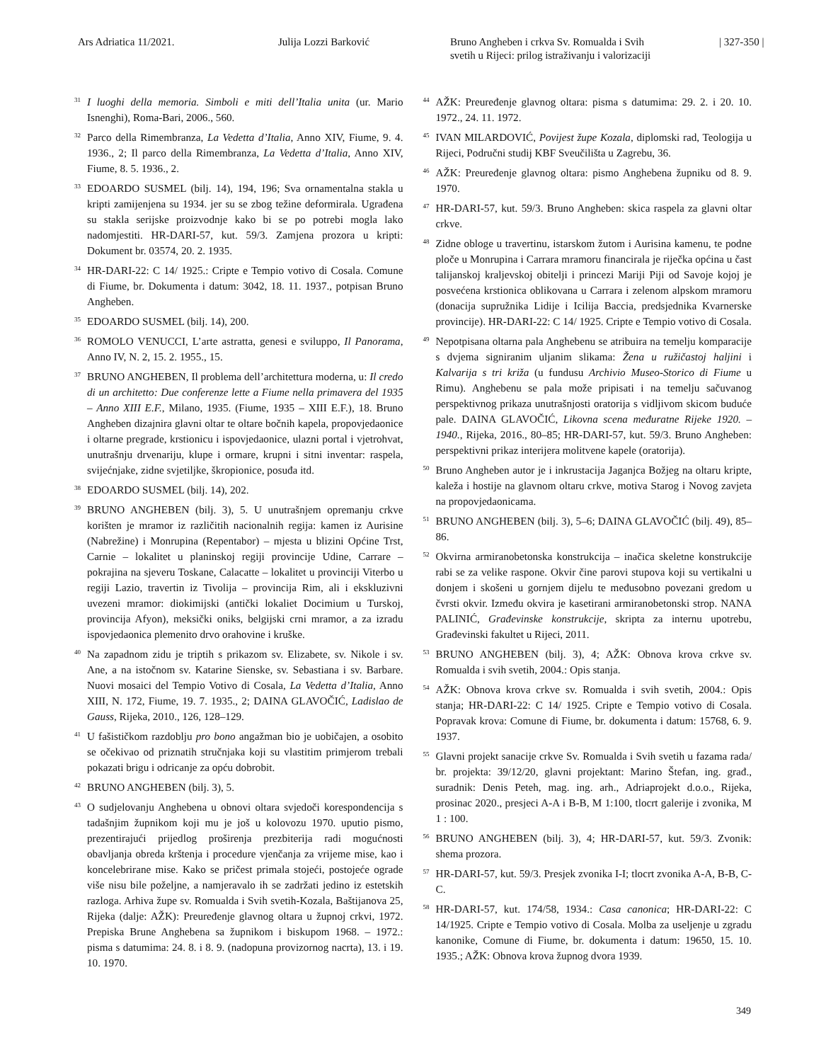Ars Adriatica 11/2021. Julija Lozzi Barković Bruno Angheben i crkva Sv. Romualda i Svih
svetih u Rijeci: prilog istraživanju i valorizaciji
| 327-350 |
31 I luoghi della memoria. Simboli e miti dell’Italia unita (ur. Mario Isnenghi), Roma-Bari, 2006., 560.
32 Parco della Rimembranza, La Vedetta d’Italia, Anno XIV, Fiume, 9. 4. 1936., 2; Il parco della Rimembranza, La Vedetta d’Italia, Anno XIV, Fiume, 8. 5. 1936., 2.
33 EDOARDO SUSMEL (bilj. 14), 194, 196; Sva ornamentalna stakla u kripti zamijenjena su 1934. jer su se zbog težine deformirala. Ugrađena su stakla serijske proizvodnje kako bi se po potrebi mogla lako nadomjestiti. HR-DARI-57, kut. 59/3. Zamjena prozora u kripti: Dokument br. 03574, 20. 2. 1935.
34 HR-DARI-22: C 14/ 1925.: Cripte e Tempio votivo di Cosala. Comune di Fiume, br. Dokumenta i datum: 3042, 18. 11. 1937., potpisan Bruno Angheben.
35 EDOARDO SUSMEL (bilj. 14), 200.
36 ROMOLO VENUCCI, L’arte astratta, genesi e sviluppo, Il Panorama, Anno IV, N. 2, 15. 2. 1955., 15.
37 BRUNO ANGHEBEN, Il problema dell’architettura moderna, u: Il credo di un architetto: Due conferenze lette a Fiume nella primavera del 1935 – Anno XIII E.F., Milano, 1935. (Fiume, 1935 – XIII E.F.), 18. Bruno Angheben dizajnira glavni oltar te oltare bočnih kapela, propovjedaonice i oltarne pregrade, krstionicu i ispovjedaonice, ulazni portal i vjetrohvat, unutrašnju drvenariju, klupe i ormare, krupni i sitni inventar: raspela, svijećnjake, zidne svjetiljke, škropionice, posuđa itd.
38 EDOARDO SUSMEL (bilj. 14), 202.
39 BRUNO ANGHEBEN (bilj. 3), 5. U unutrašnjem opremanju crkve korišten je mramor iz različitih nacionalnih regija: kamen iz Aurisine (Nabrežine) i Monrupina (Repentabor) – mjesta u blizini Općine Trst, Carnie – lokalitet u planinskoj regiji provincije Udine, Carrare – pokrajina na sjeveru Toskane, Calacatte – lokalitet u provinciji Viterbo u regiji Lazio, travertin iz Tivolija – provincija Rim, ali i ekskluzivni uvezeni mramor: diokimijski (antički lokaliet Docimium u Turskoj, provincija Afyon), meksički oniks, belgijski crni mramor, a za izradu ispovjedaonica plemenito drvo orahovine i kruške.
40 Na zapadnom zidu je triptih s prikazom sv. Elizabete, sv. Nikole i sv. Ane, a na istočnom sv. Katarine Sienske, sv. Sebastiana i sv. Barbare. Nuovi mosaici del Tempio Votivo di Cosala, La Vedetta d’Italia, Anno XIII, N. 172, Fiume, 19. 7. 1935., 2; DAINA GLAVOČIĆ, Ladislao de Gauss, Rijeka, 2010., 126, 128–129.
41 U fašističkom razdoblju pro bono angažman bio je uobičajen, a osobito se očekivao od priznatih stručnjaka koji su vlastitim primjerom trebali pokazati brigu i odricanje za opću dobrobit.
42 BRUNO ANGHEBEN (bilj. 3), 5.
43 O sudjelovanju Anghebena u obnovi oltara svjedoči korespondencija s tadašnjim župnikom koji mu je još u kolovozu 1970. uputio pismo, prezentirajući prijedlog proširenja prezbiterija radi mogućnosti obavljanja obreda krštenja i procedure vjenčanja za vrijeme mise, kao i koncelebrirane mise. Kako se pričest primala stojeći, postojeće ograde više nisu bile poželjne, a namjeravalo ih se zadržati jedino iz estetskih razloga. Arhiva župe sv. Romualda i Svih svetih-Kozala, Baštijanova 25, Rijeka (dalje: AŽK): Preuređenje glavnog oltara u župnoj crkvi, 1972. Prepiska Brune Anghebena sa župnikom i biskupom 1968. – 1972.: pisma s datumima: 24. 8. i 8. 9. (nadopuna provizornog nacrta), 13. i 19. 10. 1970.
44 AŽK: Preuređenje glavnog oltara: pisma s datumima: 29. 2. i 20. 10. 1972., 24. 11. 1972.
45 IVAN MILARDOVIĆ, Povijest župe Kozala, diplomski rad, Teologija u Rijeci, Područni studij KBF Sveučilišta u Zagrebu, 36.
46 AŽK: Preuređenje glavnog oltara: pismo Anghebena župniku od 8. 9. 1970.
47 HR-DARI-57, kut. 59/3. Bruno Angheben: skica raspela za glavni oltar crkve.
48 Zidne obloge u travertinu, istarskom žutom i Aurisina kamenu, te podne ploče u Monrupina i Carrara mramoru financirala je riječka općina u čast talijanskoj kraljevskoj obitelji i princezi Mariji Piji od Savoje kojoj je posvećena krstionica oblikovana u Carrara i zelenom alpskom mramoru (donacija supružnika Lidije i Icilija Baccia, predsjednika Kvarnerske provincije). HR-DARI-22: C 14/ 1925. Cripte e Tempio votivo di Cosala.
49 Nepotpisana oltarna pala Anghebenu se atribuira na temelju komparacije s dvjema signiranim uljanim slikama: Žena u ružičastoj haljini i Kalvarija s tri križa (u fundusu Archivio Museo-Storico di Fiume u Rimu). Anghebenu se pala može pripisati i na temelju sačuvanog perspektivnog prikaza unutrašnjosti oratorija s vidljivom skicom buduće pale. DAINA GLAVOČIĆ, Likovna scena međuratne Rijeke 1920. – 1940., Rijeka, 2016., 80–85; HR-DARI-57, kut. 59/3. Bruno Angheben: perspektivni prikaz interijera molitvene kapele (oratorija).
50 Bruno Angheben autor je i inkrustacija Jaganjca Božjeg na oltaru kripte, kaleža i hostije na glavnom oltaru crkve, motiva Starog i Novog zavjeta na propovjedaonicama.
51 BRUNO ANGHEBEN (bilj. 3), 5–6; DAINA GLAVOČIĆ (bilj. 49), 85–86.
52 Okvirna armiranobetonska konstrukcija – inačica skeletne konstrukcije rabi se za velike raspone. Okvir čine parovi stupova koji su vertikalni u donjem i skošeni u gornjem dijelu te međusobno povezani gredom u čvrsti okvir. Između okvira je kasetirani armiranobetonski strop. NANA PALINIĆ, Građevinske konstrukcije, skripta za internu upotrebu, Građevinski fakultet u Rijeci, 2011.
53 BRUNO ANGHEBEN (bilj. 3), 4; AŽK: Obnova krova crkve sv. Romualda i svih svetih, 2004.: Opis stanja.
54 AŽK: Obnova krova crkve sv. Romualda i svih svetih, 2004.: Opis stanja; HR-DARI-22: C 14/ 1925. Cripte e Tempio votivo di Cosala. Popravak krova: Comune di Fiume, br. dokumenta i datum: 15768, 6. 9. 1937.
55 Glavni projekt sanacije crkve Sv. Romualda i Svih svetih u fazama rada/ br. projekta: 39/12/20, glavni projektant: Marino Štefan, ing. građ., suradnik: Denis Peteh, mag. ing. arh., Adriaprojekt d.o.o., Rijeka, prosinac 2020., presjeci A-A i B-B, M 1:100, tlocrt galerije i zvonika, M 1 : 100.
56 BRUNO ANGHEBEN (bilj. 3), 4; HR-DARI-57, kut. 59/3. Zvonik: shema prozora.
57 HR-DARI-57, kut. 59/3. Presjek zvonika I-I; tlocrt zvonika A-A, B-B, C-C.
58 HR-DARI-57, kut. 174/58, 1934.: Casa canonica; HR-DARI-22: C 14/1925. Cripte e Tempio votivo di Cosala. Molba za useljenje u zgradu kanonike, Comune di Fiume, br. dokumenta i datum: 19650, 15. 10. 1935.; AŽK: Obnova krova župnog dvora 1939.
349